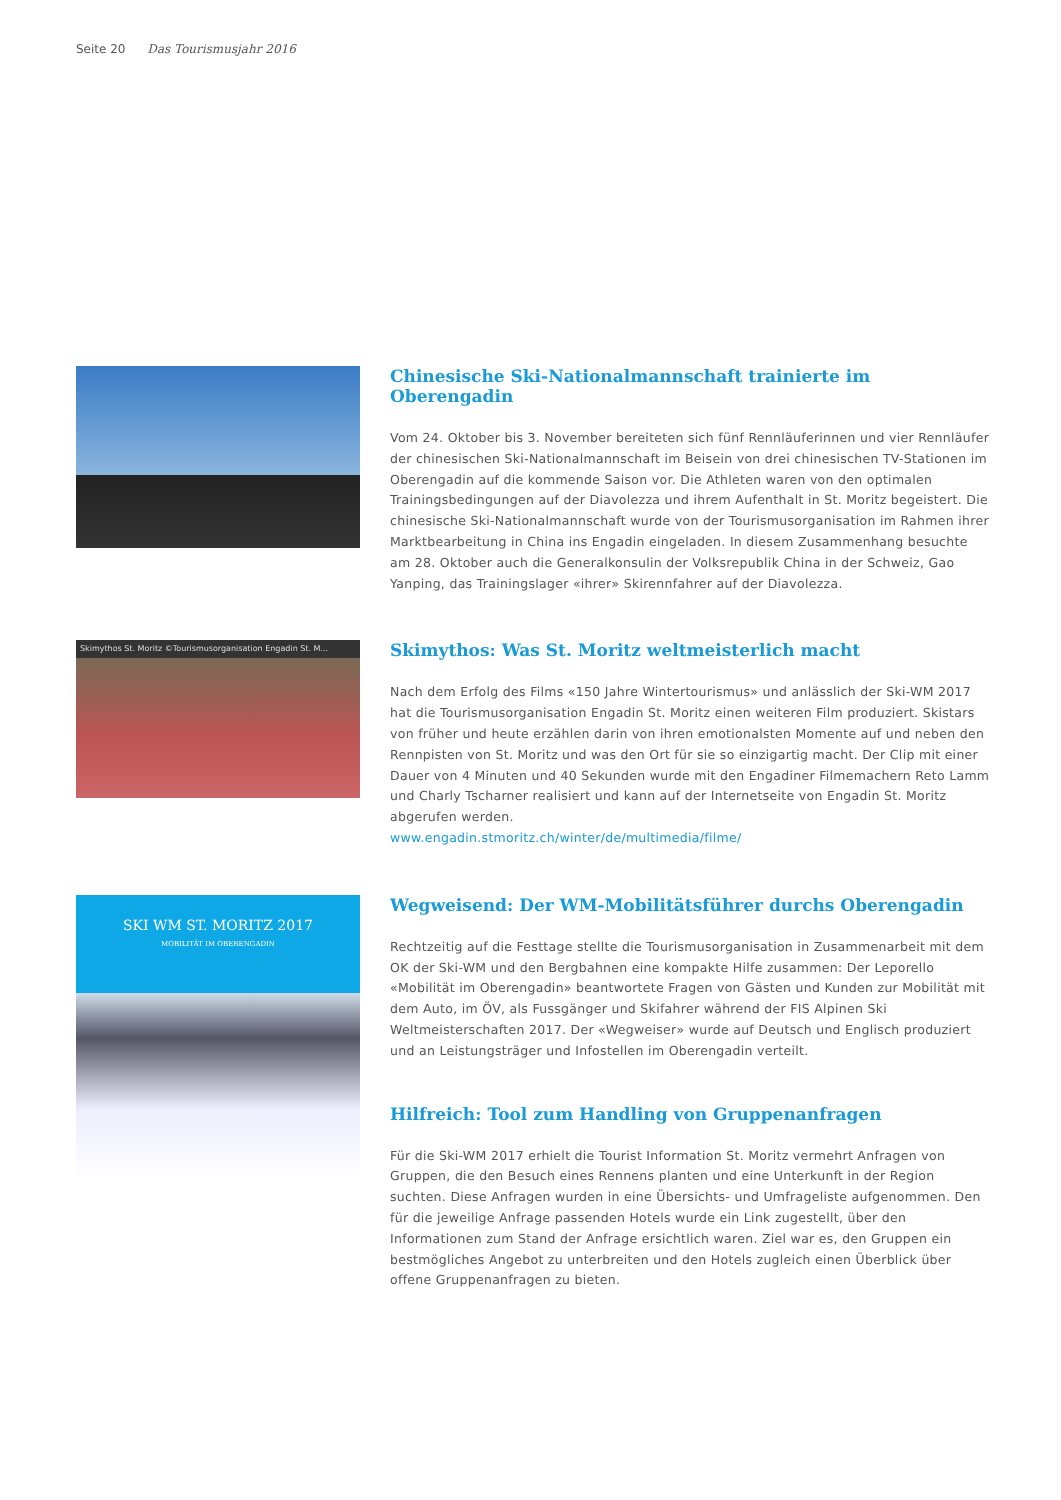Seite 20 Das Tourismusjahr 2016
Chinesische Ski-Nationalmannschaft trainierte im Oberengadin
Vom 24. Oktober bis 3. November bereiteten sich fünf Rennläuferinnen und vier Rennläufer der chinesischen Ski-Nationalmannschaft im Beisein von drei chinesischen TV-Stationen im Oberengadin auf die kommende Saison vor. Die Athleten waren von den optimalen Trainingsbedingungen auf der Diavolezza und ihrem Aufenthalt in St. Moritz begeistert. Die chinesische Ski-Nationalmannschaft wurde von der Tourismusorganisation im Rahmen ihrer Marktbearbeitung in China ins Engadin eingeladen. In diesem Zusammenhang besuchte am 28. Oktober auch die Generalkonsulin der Volksrepublik China in der Schweiz, Gao Yanping, das Trainingslager «ihrer» Skirennfahrer auf der Diavolezza.
Skimythos St. Moritz ©Tourismusorganisation Engadin St. M...
Skimythos: Was St. Moritz weltmeisterlich macht
Nach dem Erfolg des Films «150 Jahre Wintertourismus» und anlässlich der Ski-WM 2017 hat die Tourismusorganisation Engadin St. Moritz einen weiteren Film produziert. Skistars von früher und heute erzählen darin von ihren emotionalsten Momente auf und neben den Rennpisten von St. Moritz und was den Ort für sie so einzigartig macht. Der Clip mit einer Dauer von 4 Minuten und 40 Sekunden wurde mit den Engadiner Filmemachern Reto Lamm und Charly Tscharner realisiert und kann auf der Internetseite von Engadin St. Moritz abgerufen werden.
www.engadin.stmoritz.ch/winter/de/multimedia/filme/
SKI WM ST. MORITZ 2017
MOBILITÄT IM OBERENGADIN
Wegweisend: Der WM-Mobilitätsführer durchs Oberengadin
Rechtzeitig auf die Festtage stellte die Tourismusorganisation in Zusammenarbeit mit dem OK der Ski-WM und den Bergbahnen eine kompakte Hilfe zusammen: Der Leporello «Mobilität im Oberengadin» beantwortete Fragen von Gästen und Kunden zur Mobilität mit dem Auto, im ÖV, als Fussgänger und Skifahrer während der FIS Alpinen Ski Weltmeisterschaften 2017. Der «Wegweiser» wurde auf Deutsch und Englisch produziert und an Leistungsträger und Infostellen im Oberengadin verteilt.
Hilfreich: Tool zum Handling von Gruppenanfragen
Für die Ski-WM 2017 erhielt die Tourist Information St. Moritz vermehrt Anfragen von Gruppen, die den Besuch eines Rennens planten und eine Unterkunft in der Region suchten. Diese Anfragen wurden in eine Übersichts- und Umfrageliste aufgenommen. Den für die jeweilige Anfrage passenden Hotels wurde ein Link zugestellt, über den Informationen zum Stand der Anfrage ersichtlich waren. Ziel war es, den Gruppen ein bestmögliches Angebot zu unterbreiten und den Hotels zugleich einen Überblick über offene Gruppenanfragen zu bieten.